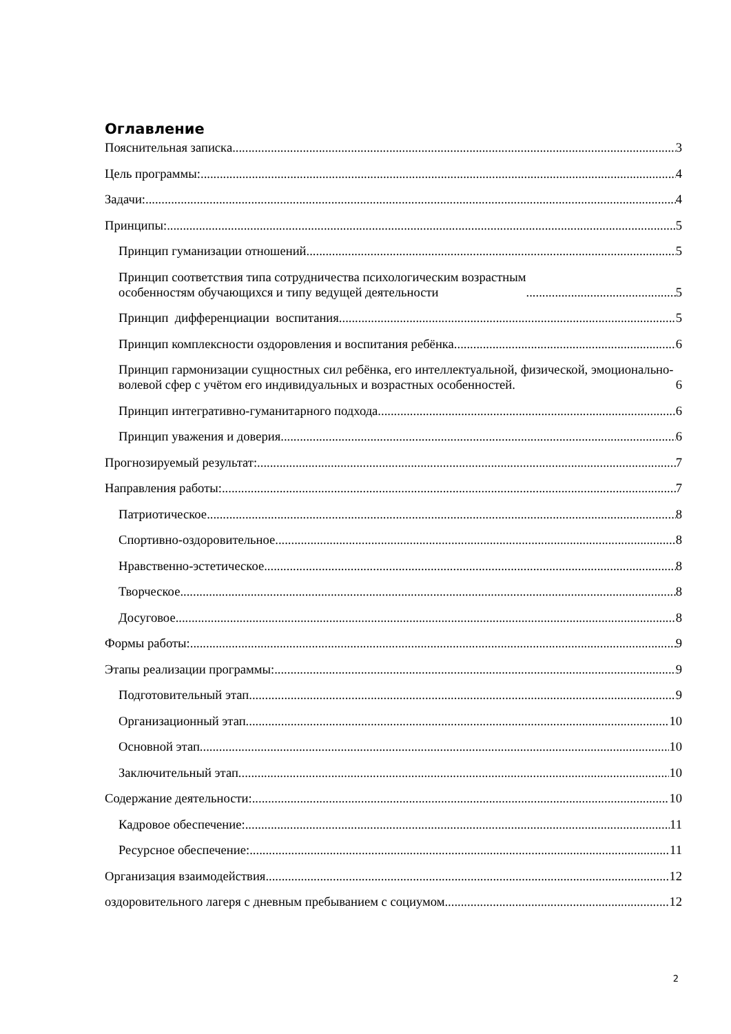Оглавление
Пояснительная записка 3
Цель программы: 4
Задачи: 4
Принципы: 5
Принцип гуманизации отношений 5
Принцип соответствия типа сотрудничества психологическим возрастным
особенностям обучающихся и типу ведущей деятельности 5
Принцип дифференциации воспитания 5
Принцип комплексности оздоровления и воспитания ребёнка 6
Принцип гармонизации сущностных сил ребёнка, его интеллектуальной, физической, эмоционально-волевой сфер с учётом его индивидуальных и возрастных особенностей. 6
Принцип интегративно-гуманитарного подхода 6
Принцип уважения и доверия 6
Прогнозируемый результат: 7
Направления работы: 7
Патриотическое 8
Спортивно-оздоровительное 8
Нравственно-эстетическое 8
Творческое 8
Досуговое 8
Формы работы: 9
Этапы реализации программы: 9
Подготовительный этап 9
Организационный этап 10
Основной этап 10
Заключительный этап 10
Содержание деятельности: 10
Кадровое обеспечение: 11
Ресурсное обеспечение: 11
Организация взаимодействия 12
оздоровительного лагеря с дневным пребыванием с социумом 12
2